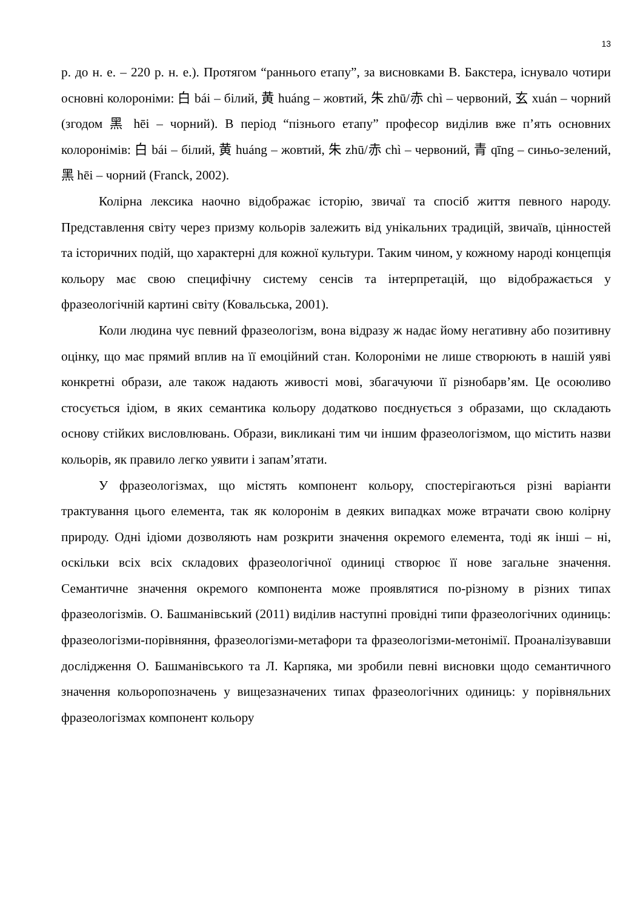13
р. до н. е. – 220 р. н. е.). Протягом “раннього етапу”, за висновками В. Бакстера, існувало чотири основні колороніми: 白 bái – білий, 黄 huáng – жовтий, 朱 zhū/赤 chì – червоний, 玄 xuán – чорний (згодом 黑 hēi – чорний). В період “пізнього етапу” професор виділив вже п’ять основних колоронімів: 白 bái – білий, 黄 huáng – жовтий, 朱 zhū/赤 chì – червоний, 青 qīng – синьо-зелений, 黑 hēi – чорний (Franck, 2002).
Колірна лексика наочно відображає історію, звичаї та спосіб життя певного народу. Представлення світу через призму кольорів залежить від унікальних традицій, звичаїв, цінностей та історичних подій, що характерні для кожної культури. Таким чином, у кожному народі концепція кольору має свою специфічну систему сенсів та інтерпретацій, що відображається у фразеологічній картині світу (Ковальська, 2001).
Коли людина чує певний фразеологізм, вона відразу ж надає йому негативну або позитивну оцінку, що має прямий вплив на її емоційний стан. Колороніми не лише створюють в нашій уяві конкретні образи, але також надають живості мові, збагачуючи її різнобарв’ям. Це осоюливо стосується ідіом, в яких семантика кольору додатково поєднується з образами, що складають основу стійких висловлювань. Образи, викликані тим чи іншим фразеологізмом, що містить назви кольорів, як правило легко уявити і запам’ятати.
У фразеологізмах, що містять компонент кольору, спостерігаються різні варіанти трактування цього елемента, так як колоронім в деяких випадках може втрачати свою колірну природу. Одні ідіоми дозволяють нам розкрити значення окремого елемента, тоді як інші – ні, оскільки всіх всіх складових фразеологічної одиниці створює її нове загальне значення. Семантичне значення окремого компонента може проявлятися по-різному в різних типах фразеологізмів. О. Башманівський (2011) виділив наступні провідні типи фразеологічних одиниць: фразеологізми-порівняння, фразеологізми-метафори та фразеологізми-метонімії. Проаналізувавши дослідження О. Башманівського та Л. Карпяка, ми зробили певні висновки щодо семантичного значення кольоропозначень у вищезазначених типах фразеологічних одиниць: у порівняльних фразеологізмах компонент кольору